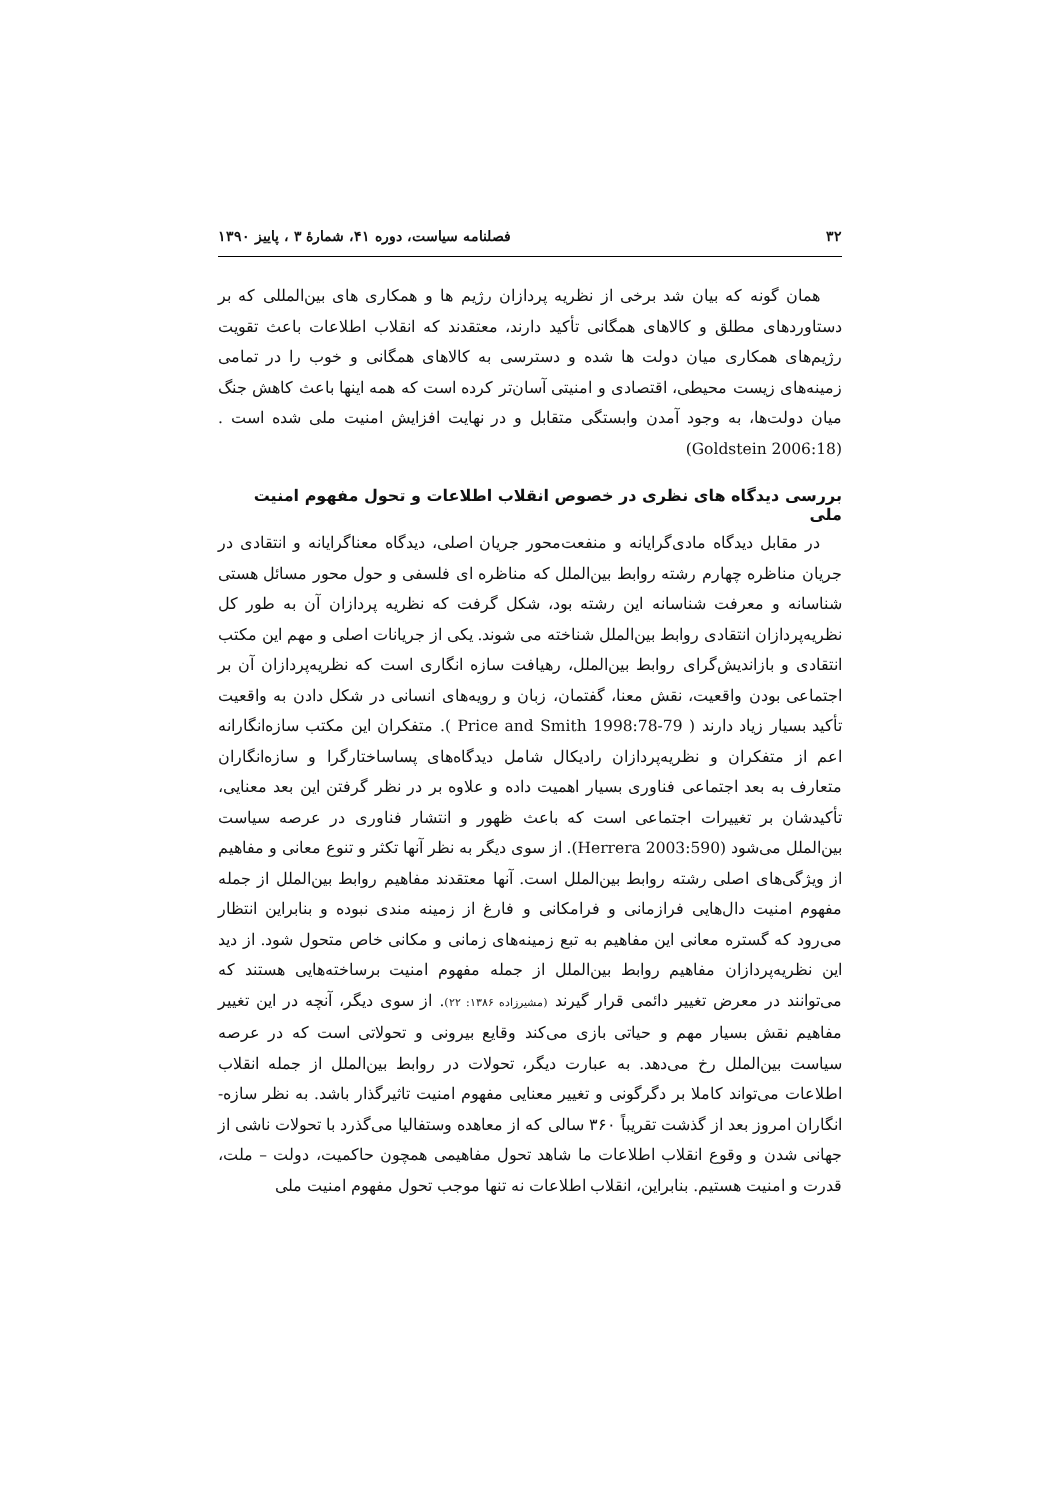۳۲ فصلنامه سیاست، دوره ۴۱، شمارهٔ ۳ ، پاییز ۱۳۹۰
همان گونه که بیان شد برخی از نظریه پردازان رژیم ها و همکاری های بین‌المللی که بر دستاوردهای مطلق و کالاهای همگانی تأکید دارند، معتقدند که انقلاب اطلاعات باعث تقویت رژیم‌های همکاری میان دولت ها شده و دسترسی به کالاهای همگانی و خوب را در تمامی زمینه‌های زیست محیطی، اقتصادی و امنیتی آسان‌تر کرده است که همه اینها باعث کاهش جنگ میان دولت‌ها، به وجود آمدن وابستگی متقابل و در نهایت افزایش امنیت ملی شده است .(Goldstein 2006:18)
بررسی دیدگاه های نظری در خصوص انقلاب اطلاعات و تحول مفهوم امنیت ملی
در مقابل دیدگاه مادی‌گرایانه و منفعت‌محور جریان اصلی، دیدگاه معناگرایانه و انتقادی در جریان مناظره چهارم رشته روابط بین‌الملل که مناظره ای فلسفی و حول محور مسائل هستی شناسانه و معرفت شناسانه این رشته بود، شکل گرفت که نظریه پردازان آن به طور کل نظریه‌پردازان انتقادی روابط بین‌الملل شناخته می شوند. یکی از جریانات اصلی و مهم این مکتب انتقادی و بازاندیش‌گرای روابط بین‌الملل، رهیافت سازه انگاری است که نظریه‌پردازان آن بر اجتماعی بودن واقعیت، نقش معنا، گفتمان، زبان و رویه‌های انسانی در شکل دادن به واقعیت تأکید بسیار زیاد دارند ( Price and Smith 1998:78-79 ). متفکران این مکتب سازه‌انگارانه اعم از متفکران و نظریه‌پردازان رادیکال شامل دیدگاه‌های پساساختارگرا و سازه‌انگاران متعارف به بعد اجتماعی فناوری بسیار اهمیت داده و علاوه بر در نظر گرفتن این بعد معنایی، تأکیدشان بر تغییرات اجتماعی است که باعث ظهور و انتشار فناوری در عرصه سیاست بین‌الملل می‌شود (Herrera 2003:590). از سوی دیگر به نظر آنها تکثر و تنوع معانی و مفاهیم از ویژگی‌های اصلی رشته روابط بین‌الملل است. آنها معتقدند مفاهیم روابط بین‌الملل از جمله مفهوم امنیت دال‌هایی فرازمانی و فرامکانی و فارغ از زمینه مندی نبوده و بنابراین انتظار می‌رود که گستره معانی این مفاهیم به تبع زمینه‌های زمانی و مکانی خاص متحول شود. از دید این نظریه‌پردازان مفاهیم روابط بین‌الملل از جمله مفهوم امنیت برساخته‌هایی هستند که می‌توانند در معرض تغییر دائمی قرار گیرند (مشیرزاده ۱۳۸۶: ۲۲). از سوی دیگر، آنچه در این تغییر مفاهیم نقش بسیار مهم و حیاتی بازی می‌کند وقایع بیرونی و تحولاتی است که در عرصه سیاست بین‌الملل رخ می‌دهد. به عبارت دیگر، تحولات در روابط بین‌الملل از جمله انقلاب اطلاعات می‌تواند کاملا بر دگرگونی و تغییر معنایی مفهوم امنیت تاثیرگذار باشد. به نظر سازه-انگاران امروز بعد از گذشت تقریباً ۳۶۰ سالی که از معاهده وستفالیا می‌گذرد با تحولات ناشی از جهانی شدن و وقوع انقلاب اطلاعات ما شاهد تحول مفاهیمی همچون حاکمیت، دولت – ملت، قدرت و امنیت هستیم. بنابراین، انقلاب اطلاعات نه تنها موجب تحول مفهوم امنیت ملی